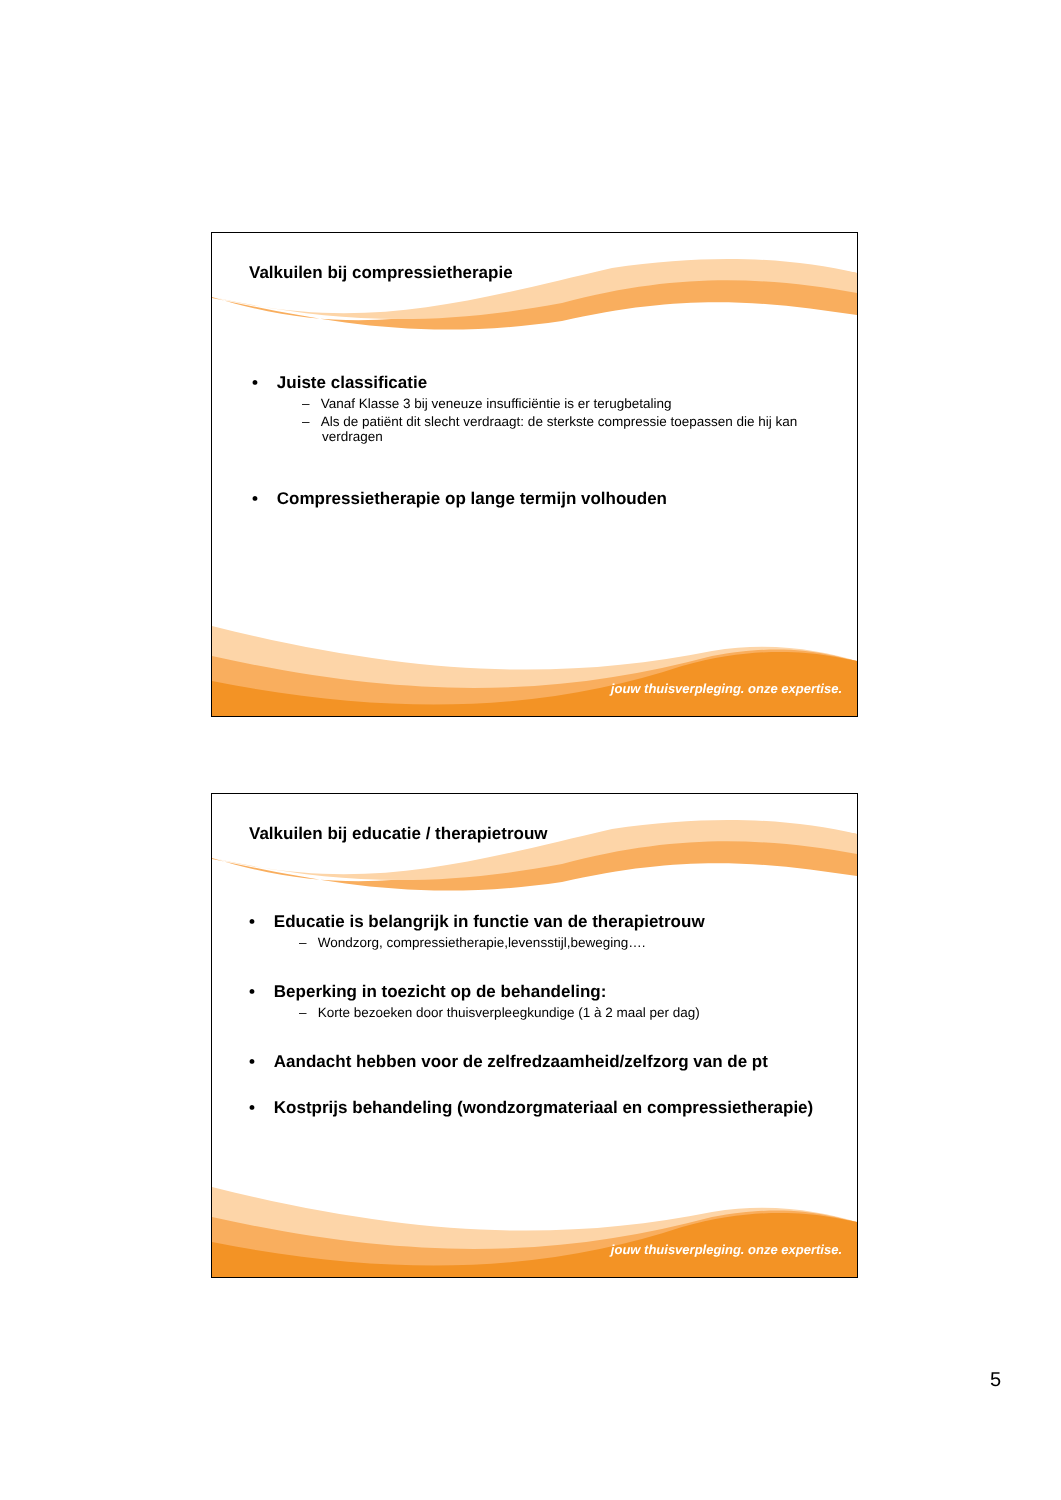Valkuilen bij compressietherapie
• Juiste classificatie
– Vanaf Klasse 3 bij veneuze insufficiëntie is er terugbetaling
– Als de patiënt dit slecht verdraagt: de sterkste compressie toepassen die hij kan verdragen
• Compressietherapie op lange termijn volhouden
jouw thuisverpleging. onze expertise.
Valkuilen bij educatie / therapietrouw
• Educatie is belangrijk in functie van de therapietrouw
– Wondzorg, compressietherapie,levensstijl,beweging….
• Beperking in toezicht op de behandeling:
– Korte bezoeken door thuisverpleegkundige (1 à 2 maal per dag)
• Aandacht hebben voor de zelfredzaamheid/zelfzorg van de pt
• Kostprijs behandeling (wondzorgmateriaal en compressietherapie)
jouw thuisverpleging. onze expertise.
5